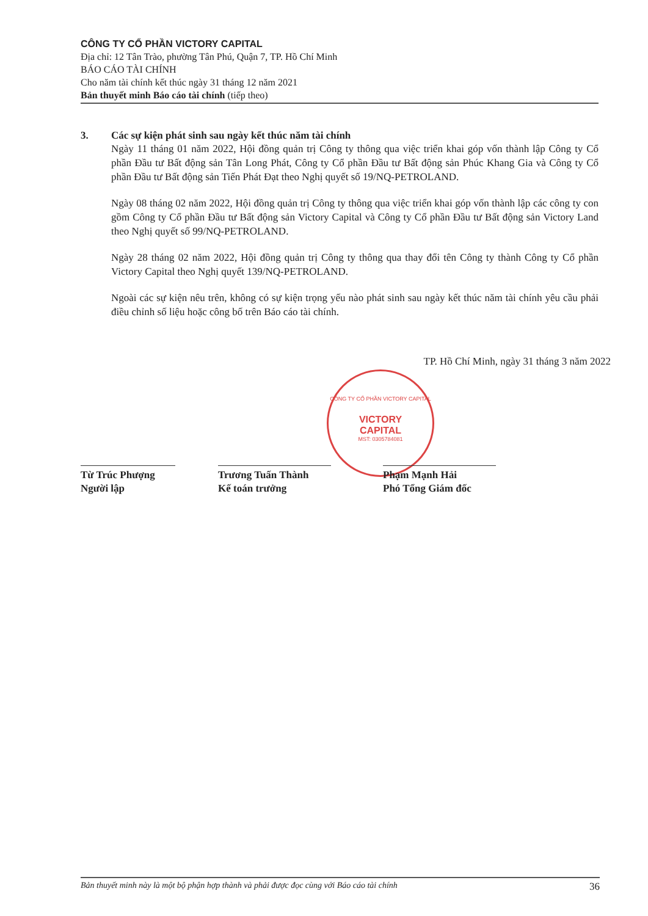CÔNG TY CỔ PHẦN VICTORY CAPITAL
Địa chỉ: 12 Tân Trào, phường Tân Phú, Quận 7, TP. Hồ Chí Minh
BÁO CÁO TÀI CHÍNH
Cho năm tài chính kết thúc ngày 31 tháng 12 năm 2021
Bản thuyết minh Báo cáo tài chính (tiếp theo)
CÔNG TY CỔ PHẦN VICTORY CAPITAL
VICTORY
CAPITAL
MST: 0305784081
3. Các sự kiện phát sinh sau ngày kết thúc năm tài chính
Ngày 11 tháng 01 năm 2022, Hội đồng quản trị Công ty thông qua việc triển khai góp vốn thành lập Công ty Cổ phần Đầu tư Bất động sản Tân Long Phát, Công ty Cổ phần Đầu tư Bất động sản Phúc Khang Gia và Công ty Cổ phần Đầu tư Bất động sản Tiến Phát Đạt theo Nghị quyết số 19/NQ-PETROLAND.
Ngày 08 tháng 02 năm 2022, Hội đồng quản trị Công ty thông qua việc triển khai góp vốn thành lập các công ty con gồm Công ty Cổ phần Đầu tư Bất động sản Victory Capital và Công ty Cổ phần Đầu tư Bất động sản Victory Land theo Nghị quyết số 99/NQ-PETROLAND.
Ngày 28 tháng 02 năm 2022, Hội đồng quản trị Công ty thông qua thay đổi tên Công ty thành Công ty Cổ phần Victory Capital theo Nghị quyết 139/NQ-PETROLAND.
Ngoài các sự kiện nêu trên, không có sự kiện trọng yếu nào phát sinh sau ngày kết thúc năm tài chính yêu cầu phải điều chỉnh số liệu hoặc công bố trên Báo cáo tài chính.
TP. Hồ Chí Minh, ngày 31 tháng 3 năm 2022
Từ Trúc Phượng
Người lập
Trương Tuấn Thành
Kế toán trưởng
Phạm Mạnh Hải
Phó Tổng Giám đốc
Bản thuyết minh này là một bộ phận hợp thành và phải được đọc cùng với Báo cáo tài chính 36